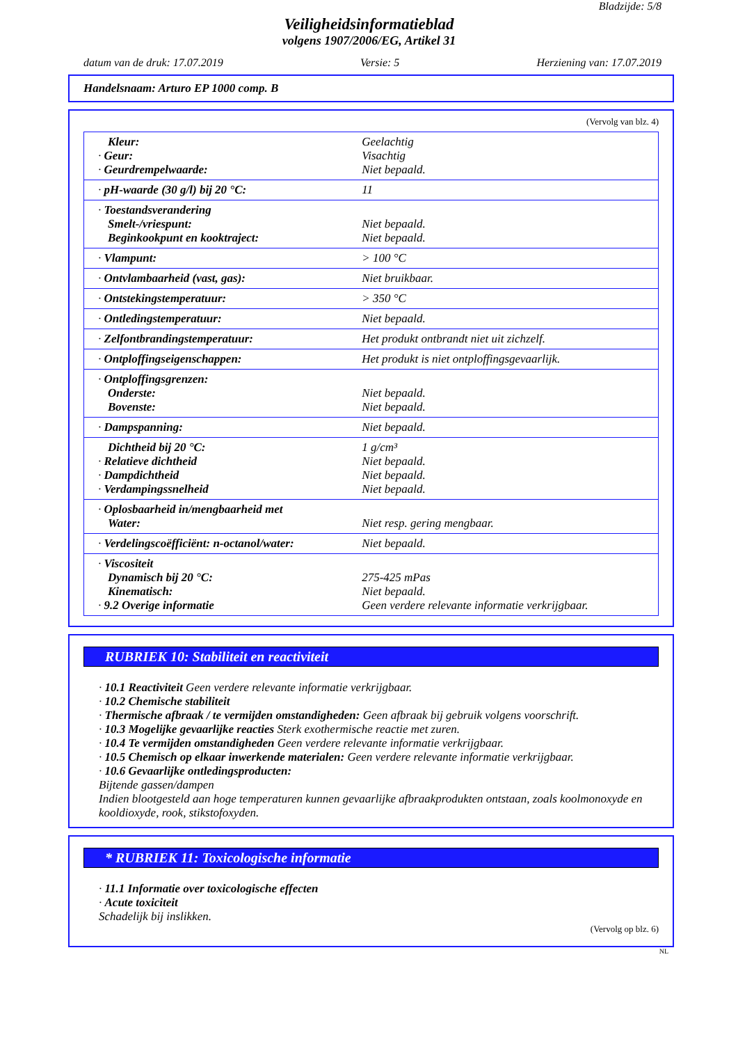Bladzijde: 5/8
Veiligheidsinformatieblad
volgens 1907/2006/EG, Artikel 31
datum van de druk: 17.07.2019 Versie: 5 Herziening van: 17.07.2019
Handelsnaam: Arturo EP 1000 comp. B
(Vervolg van blz. 4)
| Kleur: · Geur: · Geurdrempelwaarde: | Geelachtig Visachtig Niet bepaald. |
| · pH-waarde (30 g/l) bij 20 °C: | 11 |
| · Toestandsverandering Smelt-/vriespunt: Beginkookpunt en kooktraject: | Niet bepaald. Niet bepaald. |
| · Vlampunt: | > 100 °C |
| · Ontvlambaarheid (vast, gas): | Niet bruikbaar. |
| · Ontstekingstemperatuur: | > 350 °C |
| · Ontledingstemperatuur: | Niet bepaald. |
| · Zelfontbrandingstemperatuur: | Het produkt ontbrandt niet uit zichzelf. |
| · Ontploffingseigenschappen: | Het produkt is niet ontploffingsgevaarlijk. |
| · Ontploffingsgrenzen: Onderste: Bovenste: | Niet bepaald. Niet bepaald. |
| · Dampspanning: | Niet bepaald. |
| Dichtheid bij 20 °C: · Relatieve dichtheid · Dampdichtheid · Verdampingssnelheid | 1 g/cm³ Niet bepaald. Niet bepaald. Niet bepaald. |
| · Oplosbaarheid in/mengbaarheid met Water: | Niet resp. gering mengbaar. |
| · Verdelingscoëfficiënt: n-octanol/water: | Niet bepaald. |
| · Viscositeit Dynamisch bij 20 °C: Kinematisch: · 9.2 Overige informatie | 275-425 mPas Niet bepaald. Geen verdere relevante informatie verkrijgbaar. |
RUBRIEK 10: Stabiliteit en reactiviteit
· 10.1 Reactiviteit Geen verdere relevante informatie verkrijgbaar.
· 10.2 Chemische stabiliteit
· Thermische afbraak / te vermijden omstandigheden: Geen afbraak bij gebruik volgens voorschrift.
· 10.3 Mogelijke gevaarlijke reacties Sterk exothermische reactie met zuren.
· 10.4 Te vermijden omstandigheden Geen verdere relevante informatie verkrijgbaar.
· 10.5 Chemisch op elkaar inwerkende materialen: Geen verdere relevante informatie verkrijgbaar.
· 10.6 Gevaarlijke ontledingsproducten:
Bijtende gassen/dampen
Indien blootgesteld aan hoge temperaturen kunnen gevaarlijke afbraakprodukten ontstaan, zoals koolmonoxyde en kooldioxyde, rook, stikstofoxyden.
* RUBRIEK 11: Toxicologische informatie
· 11.1 Informatie over toxicologische effecten
· Acute toxiciteit
Schadelijk bij inslikken.
(Vervolg op blz. 6)
NL